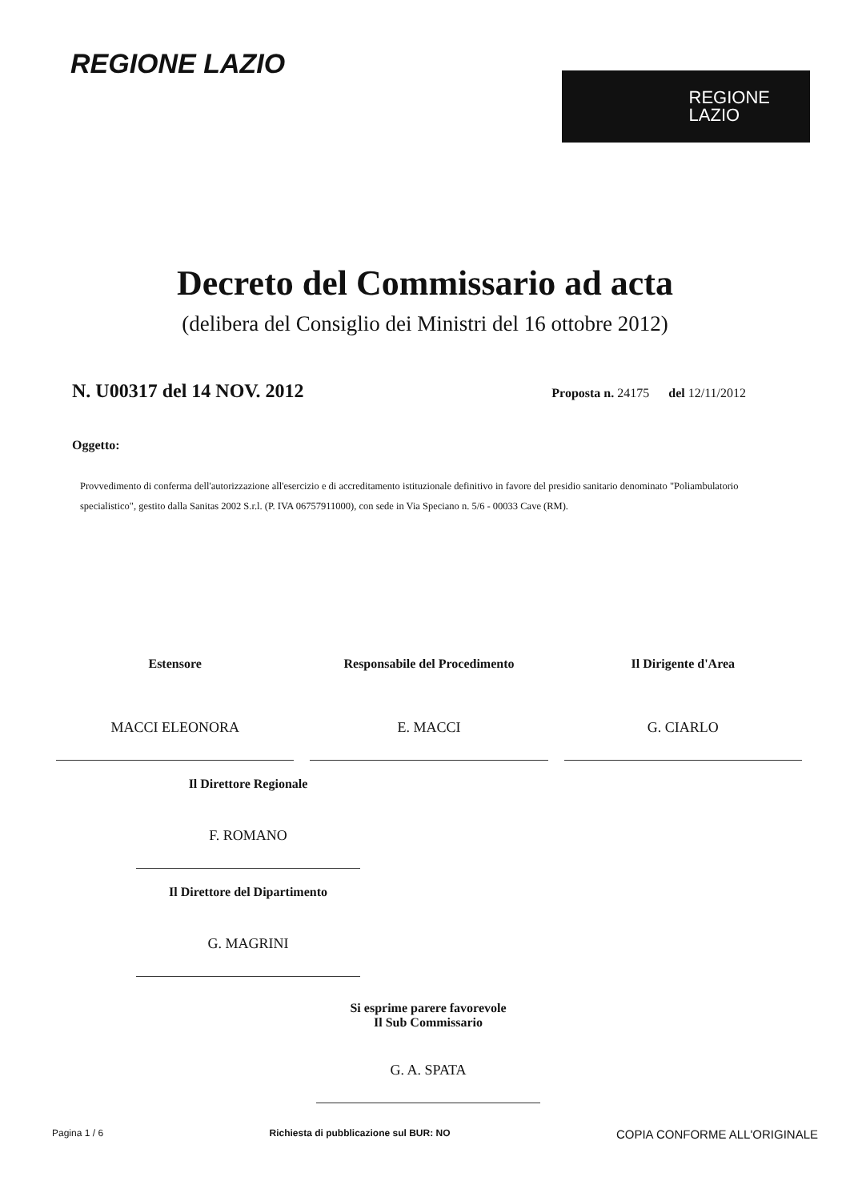REGIONE LAZIO
REGIONE
LAZIO
Decreto del Commissario ad acta
(delibera del Consiglio dei Ministri del 16 ottobre 2012)
N. U00317 del 14 NOV. 2012
Proposta n. 24175 del 12/11/2012
Oggetto:
Provvedimento di conferma dell'autorizzazione all'esercizio e di accreditamento istituzionale definitivo in favore del presidio sanitario denominato "Poliambulatorio specialistico", gestito dalla Sanitas 2002 S.r.l. (P. IVA 06757911000), con sede in Via Speciano n. 5/6 - 00033 Cave (RM).
Estensore
MACCI ELEONORA
Responsabile del Procedimento
E. MACCI
Il Dirigente d'Area
G. CIARLO
Il Direttore Regionale
F. ROMANO
Il Direttore del Dipartimento
G. MAGRINI
Si esprime parere favorevole
Il Sub Commissario
G. A. SPATA
Pagina 1 / 6 Richiesta di pubblicazione sul BUR: NO COPIA CONFORME ALL'ORIGINALE